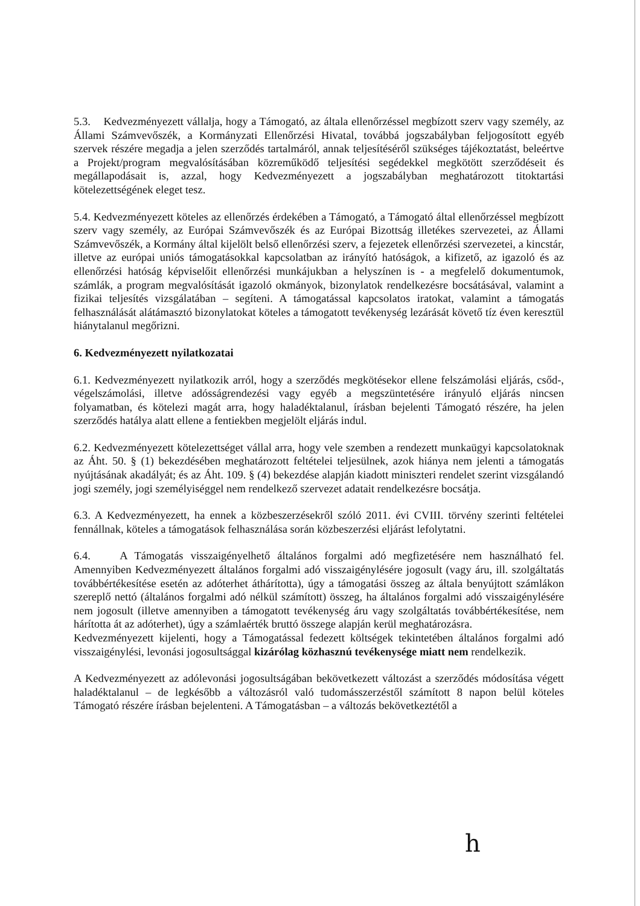5.3. Kedvezményezett vállalja, hogy a Támogató, az általa ellenőrzéssel megbízott szerv vagy személy, az Állami Számvevőszék, a Kormányzati Ellenőrzési Hivatal, továbbá jogszabályban feljogosított egyéb szervek részére megadja a jelen szerződés tartalmáról, annak teljesítéséről szükséges tájékoztatást, beleértve a Projekt/program megvalósításában közreműködő teljesítési segédekkel megkötött szerződéseit és megállapodásait is, azzal, hogy Kedvezményezett a jogszabályban meghatározott titoktartási kötelezettségének eleget tesz.
5.4. Kedvezményezett köteles az ellenőrzés érdekében a Támogató, a Támogató által ellenőrzéssel megbízott szerv vagy személy, az Európai Számvevőszék és az Európai Bizottság illetékes szervezetei, az Állami Számvevőszék, a Kormány által kijelölt belső ellenőrzési szerv, a fejezetek ellenőrzési szervezetei, a kincstár, illetve az európai uniós támogatásokkal kapcsolatban az irányító hatóságok, a kifizető, az igazoló és az ellenőrzési hatóság képviselőit ellenőrzési munkájukban a helyszínen is - a megfelelő dokumentumok, számlák, a program megvalósítását igazoló okmányok, bizonylatok rendelkezésre bocsátásával, valamint a fizikai teljesítés vizsgálatában – segíteni. A támogatással kapcsolatos iratokat, valamint a támogatás felhasználását alátámasztó bizonylatokat köteles a támogatott tevékenység lezárását követő tíz éven keresztül hiánytalanul megőrizni.
6. Kedvezményezett nyilatkozatai
6.1. Kedvezményezett nyilatkozik arról, hogy a szerződés megkötésekor ellene felszámolási eljárás, csőd-, végelszámolási, illetve adósságrendezési vagy egyéb a megszüntetésére irányuló eljárás nincsen folyamatban, és kötelezi magát arra, hogy haladéktalanul, írásban bejelenti Támogató részére, ha jelen szerződés hatálya alatt ellene a fentiekben megjelölt eljárás indul.
6.2. Kedvezményezett kötelezettséget vállal arra, hogy vele szemben a rendezett munkaügyi kapcsolatoknak az Áht. 50. § (1) bekezdésében meghatározott feltételei teljesülnek, azok hiánya nem jelenti a támogatás nyújtásának akadályát; és az Áht. 109. § (4) bekezdése alapján kiadott miniszteri rendelet szerint vizsgálandó jogi személy, jogi személyiséggel nem rendelkező szervezet adatait rendelkezésre bocsátja.
6.3. A Kedvezményezett, ha ennek a közbeszerzésekről szóló 2011. évi CVIII. törvény szerinti feltételei fennállnak, köteles a támogatások felhasználása során közbeszerzési eljárást lefolytatni.
6.4. A Támogatás visszaigényelhető általános forgalmi adó megfizetésére nem használható fel. Amennyiben Kedvezményezett általános forgalmi adó visszaigénylésére jogosult (vagy áru, ill. szolgáltatás továbbértékesítése esetén az adóterhet áthárította), úgy a támogatási összeg az általa benyújtott számlákon szereplő nettó (általános forgalmi adó nélkül számított) összeg, ha általános forgalmi adó visszaigénylésére nem jogosult (illetve amennyiben a támogatott tevékenység áru vagy szolgáltatás továbbértékesítése, nem hárította át az adóterhet), úgy a számlaérték bruttó összege alapján kerül meghatározásra.
Kedvezményezett kijelenti, hogy a Támogatással fedezett költségek tekintetében általános forgalmi adó visszaigénylési, levonási jogosultsággal kizárólag közhasznú tevékenysége miatt nem rendelkezik.
A Kedvezményezett az adólevonási jogosultságában bekövetkezett változást a szerződés módosítása végett haladéktalanul – de legkésőbb a változásról való tudomásszerzéstől számított 8 napon belül köteles Támogató részére írásban bejelenteni. A Támogatásban – a változás bekövetkeztétől a
h